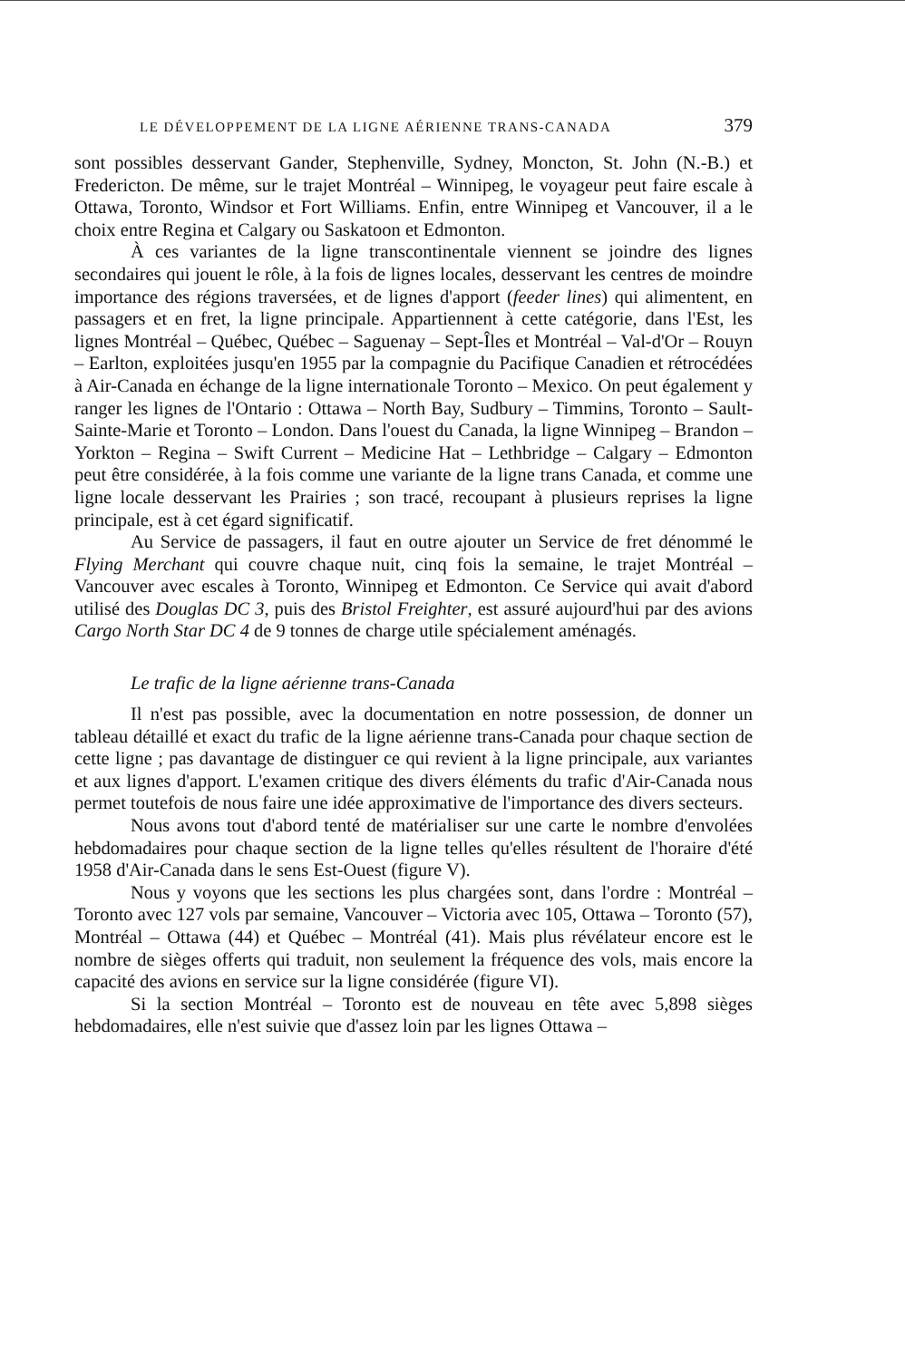LE DÉVELOPPEMENT DE LA LIGNE AÉRIENNE TRANS-CANADA 379
sont possibles desservant Gander, Stephenville, Sydney, Moncton, St. John (N.-B.) et Fredericton. De même, sur le trajet Montréal – Winnipeg, le voyageur peut faire escale à Ottawa, Toronto, Windsor et Fort Williams. Enfin, entre Winnipeg et Vancouver, il a le choix entre Regina et Calgary ou Saskatoon et Edmonton.
À ces variantes de la ligne transcontinentale viennent se joindre des lignes secondaires qui jouent le rôle, à la fois de lignes locales, desservant les centres de moindre importance des régions traversées, et de lignes d'apport (feeder lines) qui alimentent, en passagers et en fret, la ligne principale. Appartiennent à cette catégorie, dans l'Est, les lignes Montréal – Québec, Québec – Saguenay – Sept-Îles et Montréal – Val-d'Or – Rouyn – Earlton, exploitées jusqu'en 1955 par la compagnie du Pacifique Canadien et rétrocédées à Air-Canada en échange de la ligne internationale Toronto – Mexico. On peut également y ranger les lignes de l'Ontario : Ottawa – North Bay, Sudbury – Timmins, Toronto – Sault-Sainte-Marie et Toronto – London. Dans l'ouest du Canada, la ligne Winnipeg – Brandon – Yorkton – Regina – Swift Current – Medicine Hat – Lethbridge – Calgary – Edmonton peut être considérée, à la fois comme une variante de la ligne trans Canada, et comme une ligne locale desservant les Prairies ; son tracé, recoupant à plusieurs reprises la ligne principale, est à cet égard significatif.
Au Service de passagers, il faut en outre ajouter un Service de fret dénommé le Flying Merchant qui couvre chaque nuit, cinq fois la semaine, le trajet Montréal – Vancouver avec escales à Toronto, Winnipeg et Edmonton. Ce Service qui avait d'abord utilisé des Douglas DC 3, puis des Bristol Freighter, est assuré aujourd'hui par des avions Cargo North Star DC 4 de 9 tonnes de charge utile spécialement aménagés.
Le trafic de la ligne aérienne trans-Canada
Il n'est pas possible, avec la documentation en notre possession, de donner un tableau détaillé et exact du trafic de la ligne aérienne trans-Canada pour chaque section de cette ligne ; pas davantage de distinguer ce qui revient à la ligne principale, aux variantes et aux lignes d'apport. L'examen critique des divers éléments du trafic d'Air-Canada nous permet toutefois de nous faire une idée approximative de l'importance des divers secteurs.
Nous avons tout d'abord tenté de matérialiser sur une carte le nombre d'envolées hebdomadaires pour chaque section de la ligne telles qu'elles résultent de l'horaire d'été 1958 d'Air-Canada dans le sens Est-Ouest (figure V).
Nous y voyons que les sections les plus chargées sont, dans l'ordre : Montréal – Toronto avec 127 vols par semaine, Vancouver – Victoria avec 105, Ottawa – Toronto (57), Montréal – Ottawa (44) et Québec – Montréal (41). Mais plus révélateur encore est le nombre de sièges offerts qui traduit, non seulement la fréquence des vols, mais encore la capacité des avions en service sur la ligne considérée (figure VI).
Si la section Montréal – Toronto est de nouveau en tête avec 5,898 sièges hebdomadaires, elle n'est suivie que d'assez loin par les lignes Ottawa –